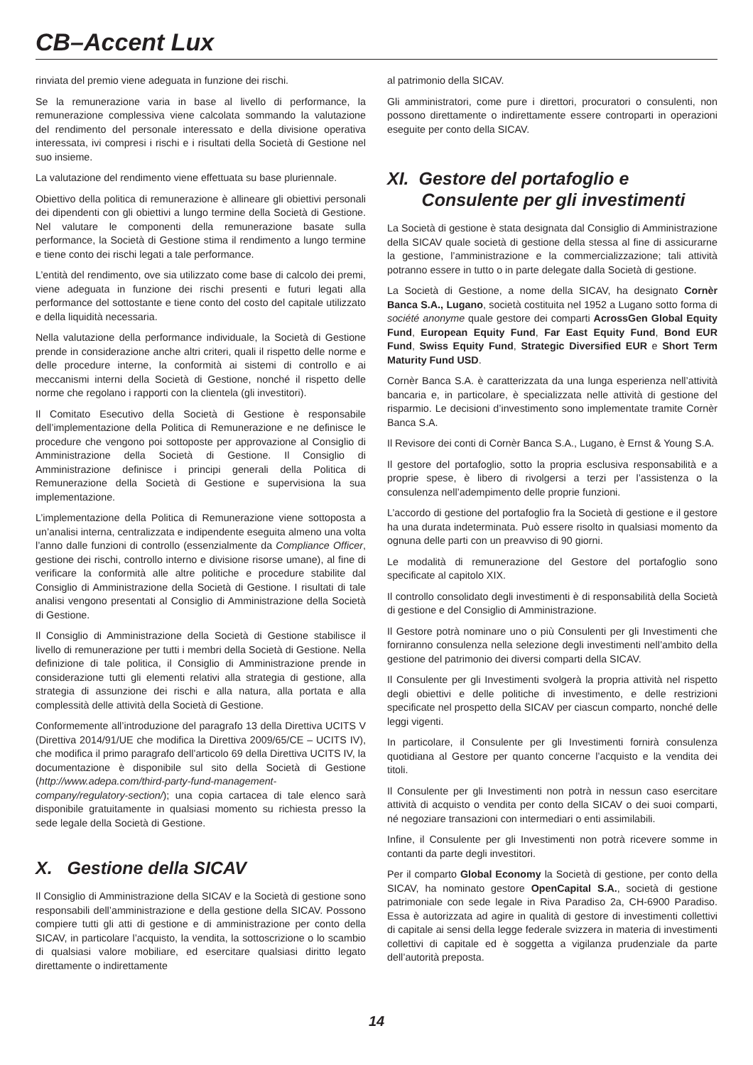CB–Accent Lux
rinviata del premio viene adeguata in funzione dei rischi.
Se la remunerazione varia in base al livello di performance, la remunerazione complessiva viene calcolata sommando la valutazione del rendimento del personale interessato e della divisione operativa interessata, ivi compresi i rischi e i risultati della Società di Gestione nel suo insieme.
La valutazione del rendimento viene effettuata su base pluriennale.
Obiettivo della politica di remunerazione è allineare gli obiettivi personali dei dipendenti con gli obiettivi a lungo termine della Società di Gestione. Nel valutare le componenti della remunerazione basate sulla performance, la Società di Gestione stima il rendimento a lungo termine e tiene conto dei rischi legati a tale performance.
L’entità del rendimento, ove sia utilizzato come base di calcolo dei premi, viene adeguata in funzione dei rischi presenti e futuri legati alla performance del sottostante e tiene conto del costo del capitale utilizzato e della liquidità necessaria.
Nella valutazione della performance individuale, la Società di Gestione prende in considerazione anche altri criteri, quali il rispetto delle norme e delle procedure interne, la conformità ai sistemi di controllo e ai meccanismi interni della Società di Gestione, nonché il rispetto delle norme che regolano i rapporti con la clientela (gli investitori).
Il Comitato Esecutivo della Società di Gestione è responsabile dell’implementazione della Politica di Remunerazione e ne definisce le procedure che vengono poi sottoposte per approvazione al Consiglio di Amministrazione della Società di Gestione. Il Consiglio di Amministrazione definisce i principi generali della Politica di Remunerazione della Società di Gestione e supervisiona la sua implementazione.
L’implementazione della Politica di Remunerazione viene sottoposta a un’analisi interna, centralizzata e indipendente eseguita almeno una volta l’anno dalle funzioni di controllo (essenzialmente da Compliance Officer, gestione dei rischi, controllo interno e divisione risorse umane), al fine di verificare la conformità alle altre politiche e procedure stabilite dal Consiglio di Amministrazione della Società di Gestione. I risultati di tale analisi vengono presentati al Consiglio di Amministrazione della Società di Gestione.
Il Consiglio di Amministrazione della Società di Gestione stabilisce il livello di remunerazione per tutti i membri della Società di Gestione. Nella definizione di tale politica, il Consiglio di Amministrazione prende in considerazione tutti gli elementi relativi alla strategia di gestione, alla strategia di assunzione dei rischi e alla natura, alla portata e alla complessità delle attività della Società di Gestione.
Conformemente all’introduzione del paragrafo 13 della Direttiva UCITS V (Direttiva 2014/91/UE che modifica la Direttiva 2009/65/CE – UCITS IV), che modifica il primo paragrafo dell’articolo 69 della Direttiva UCITS IV, la documentazione è disponibile sul sito della Società di Gestione (http://www.adepa.com/third-party-fund-management-company/regulatory-section/); una copia cartacea di tale elenco sarà disponibile gratuitamente in qualsiasi momento su richiesta presso la sede legale della Società di Gestione.
X. Gestione della SICAV
Il Consiglio di Amministrazione della SICAV e la Società di gestione sono responsabili dell’amministrazione e della gestione della SICAV. Possono compiere tutti gli atti di gestione e di amministrazione per conto della SICAV, in particolare l’acquisto, la vendita, la sottoscrizione o lo scambio di qualsiasi valore mobiliare, ed esercitare qualsiasi diritto legato direttamente o indirettamente
al patrimonio della SICAV.
Gli amministratori, come pure i direttori, procuratori o consulenti, non possono direttamente o indirettamente essere controparti in operazioni eseguite per conto della SICAV.
XI. Gestore del portafoglio e
Consulente per gli investimenti
La Società di gestione è stata designata dal Consiglio di Amministrazione della SICAV quale società di gestione della stessa al fine di assicurarne la gestione, l’amministrazione e la commercializzazione; tali attività potranno essere in tutto o in parte delegate dalla Società di gestione.
La Società di Gestione, a nome della SICAV, ha designato Cornèr Banca S.A., Lugano, società costituita nel 1952 a Lugano sotto forma di société anonyme quale gestore dei comparti AcrossGen Global Equity Fund, European Equity Fund, Far East Equity Fund, Bond EUR Fund, Swiss Equity Fund, Strategic Diversified EUR e Short Term Maturity Fund USD.
Cornèr Banca S.A. è caratterizzata da una lunga esperienza nell’attività bancaria e, in particolare, è specializzata nelle attività di gestione del risparmio. Le decisioni d’investimento sono implementate tramite Cornèr Banca S.A.
Il Revisore dei conti di Cornèr Banca S.A., Lugano, è Ernst & Young S.A.
Il gestore del portafoglio, sotto la propria esclusiva responsabilità e a proprie spese, è libero di rivolgersi a terzi per l’assistenza o la consulenza nell’adempimento delle proprie funzioni.
L’accordo di gestione del portafoglio fra la Società di gestione e il gestore ha una durata indeterminata. Può essere risolto in qualsiasi momento da ognuna delle parti con un preavviso di 90 giorni.
Le modalità di remunerazione del Gestore del portafoglio sono specificate al capitolo XIX.
Il controllo consolidato degli investimenti è di responsabilità della Società di gestione e del Consiglio di Amministrazione.
Il Gestore potrà nominare uno o più Consulenti per gli Investimenti che forniranno consulenza nella selezione degli investimenti nell’ambito della gestione del patrimonio dei diversi comparti della SICAV.
Il Consulente per gli Investimenti svolgerà la propria attività nel rispetto degli obiettivi e delle politiche di investimento, e delle restrizioni specificate nel prospetto della SICAV per ciascun comparto, nonché delle leggi vigenti.
In particolare, il Consulente per gli Investimenti fornirà consulenza quotidiana al Gestore per quanto concerne l’acquisto e la vendita dei titoli.
Il Consulente per gli Investimenti non potrà in nessun caso esercitare attività di acquisto o vendita per conto della SICAV o dei suoi comparti, né negoziare transazioni con intermediari o enti assimilabili.
Infine, il Consulente per gli Investimenti non potrà ricevere somme in contanti da parte degli investitori.
Per il comparto Global Economy la Società di gestione, per conto della SICAV, ha nominato gestore OpenCapital S.A., società di gestione patrimoniale con sede legale in Riva Paradiso 2a, CH-6900 Paradiso. Essa è autorizzata ad agire in qualità di gestore di investimenti collettivi di capitale ai sensi della legge federale svizzera in materia di investimenti collettivi di capitale ed è soggetta a vigilanza prudenziale da parte dell’autorità preposta.
14